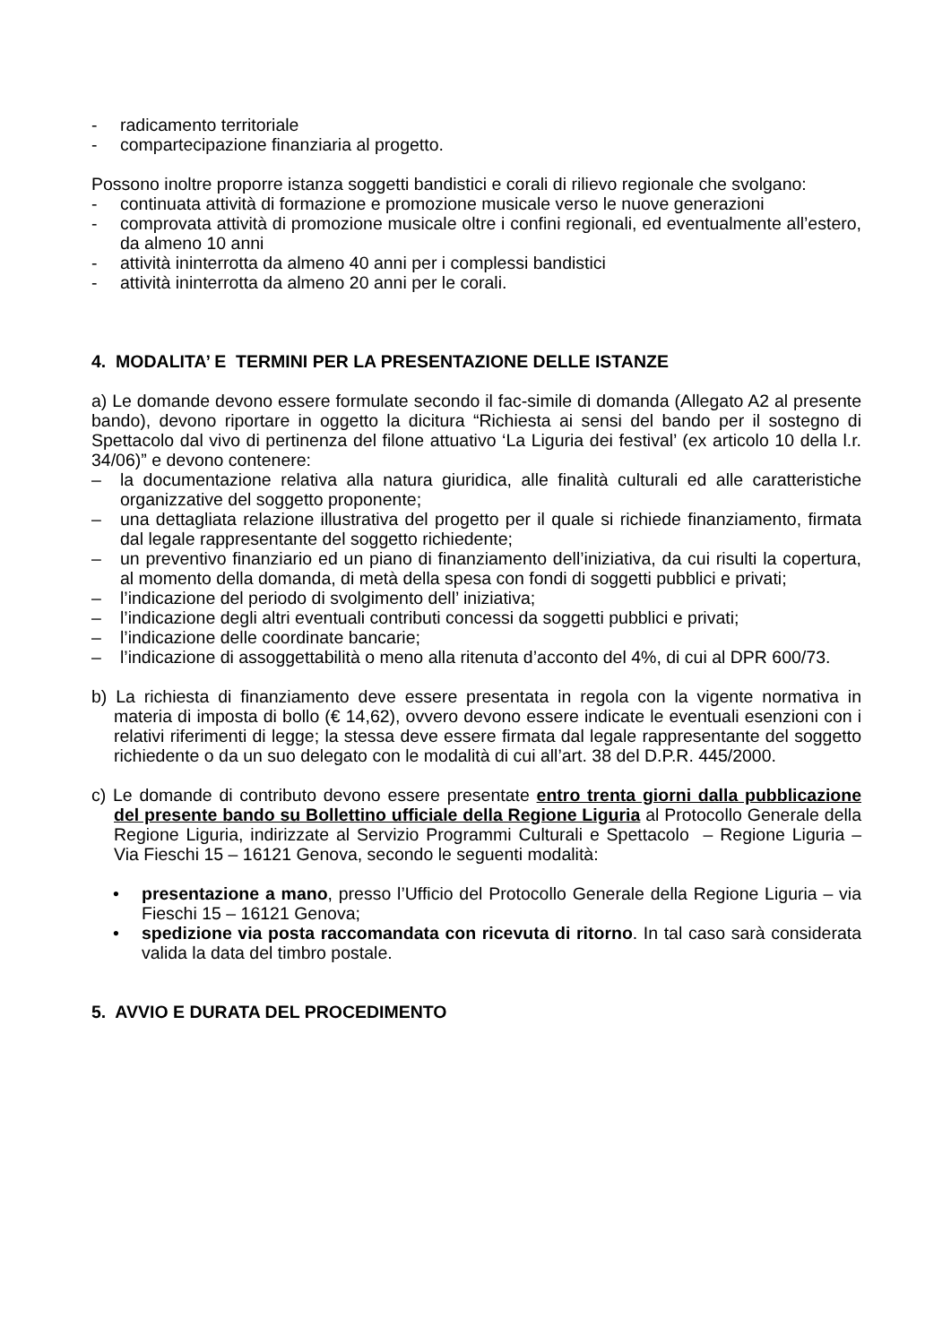- radicamento territoriale
- compartecipazione finanziaria al progetto.
Possono inoltre proporre istanza soggetti bandistici e corali di rilievo regionale che svolgano:
- continuata attività di formazione e promozione musicale verso le nuove generazioni
- comprovata attività di promozione musicale oltre i confini regionali, ed eventualmente all’estero, da almeno 10 anni
- attività ininterrotta da almeno 40 anni per i complessi bandistici
- attività ininterrotta da almeno 20 anni per le corali.
4. MODALITA’ E TERMINI PER LA PRESENTAZIONE DELLE ISTANZE
a) Le domande devono essere formulate secondo il fac-simile di domanda (Allegato A2 al presente bando), devono riportare in oggetto la dicitura “Richiesta ai sensi del bando per il sostegno di Spettacolo dal vivo di pertinenza del filone attuativo ‘La Liguria dei festival’ (ex articolo 10 della l.r. 34/06)” e devono contenere:
– la documentazione relativa alla natura giuridica, alle finalità culturali ed alle caratteristiche organizzative del soggetto proponente;
– una dettagliata relazione illustrativa del progetto per il quale si richiede finanziamento, firmata dal legale rappresentante del soggetto richiedente;
– un preventivo finanziario ed un piano di finanziamento dell’iniziativa, da cui risulti la copertura, al momento della domanda, di metà della spesa con fondi di soggetti pubblici e privati;
– l’indicazione del periodo di svolgimento dell’ iniziativa;
– l’indicazione degli altri eventuali contributi concessi da soggetti pubblici e privati;
– l’indicazione delle coordinate bancarie;
– l’indicazione di assoggettabilità o meno alla ritenuta d’acconto del 4%, di cui al DPR 600/73.
b) La richiesta di finanziamento deve essere presentata in regola con la vigente normativa in materia di imposta di bollo (€ 14,62), ovvero devono essere indicate le eventuali esenzioni con i relativi riferimenti di legge; la stessa deve essere firmata dal legale rappresentante del soggetto richiedente o da un suo delegato con le modalità di cui all’art. 38 del D.P.R. 445/2000.
c) Le domande di contributo devono essere presentate entro trenta giorni dalla pubblicazione del presente bando su Bollettino ufficiale della Regione Liguria al Protocollo Generale della Regione Liguria, indirizzate al Servizio Programmi Culturali e Spettacolo – Regione Liguria – Via Fieschi 15 – 16121 Genova, secondo le seguenti modalità:
• presentazione a mano, presso l’Ufficio del Protocollo Generale della Regione Liguria – via Fieschi 15 – 16121 Genova;
• spedizione via posta raccomandata con ricevuta di ritorno. In tal caso sarà considerata valida la data del timbro postale.
5. AVVIO E DURATA DEL PROCEDIMENTO